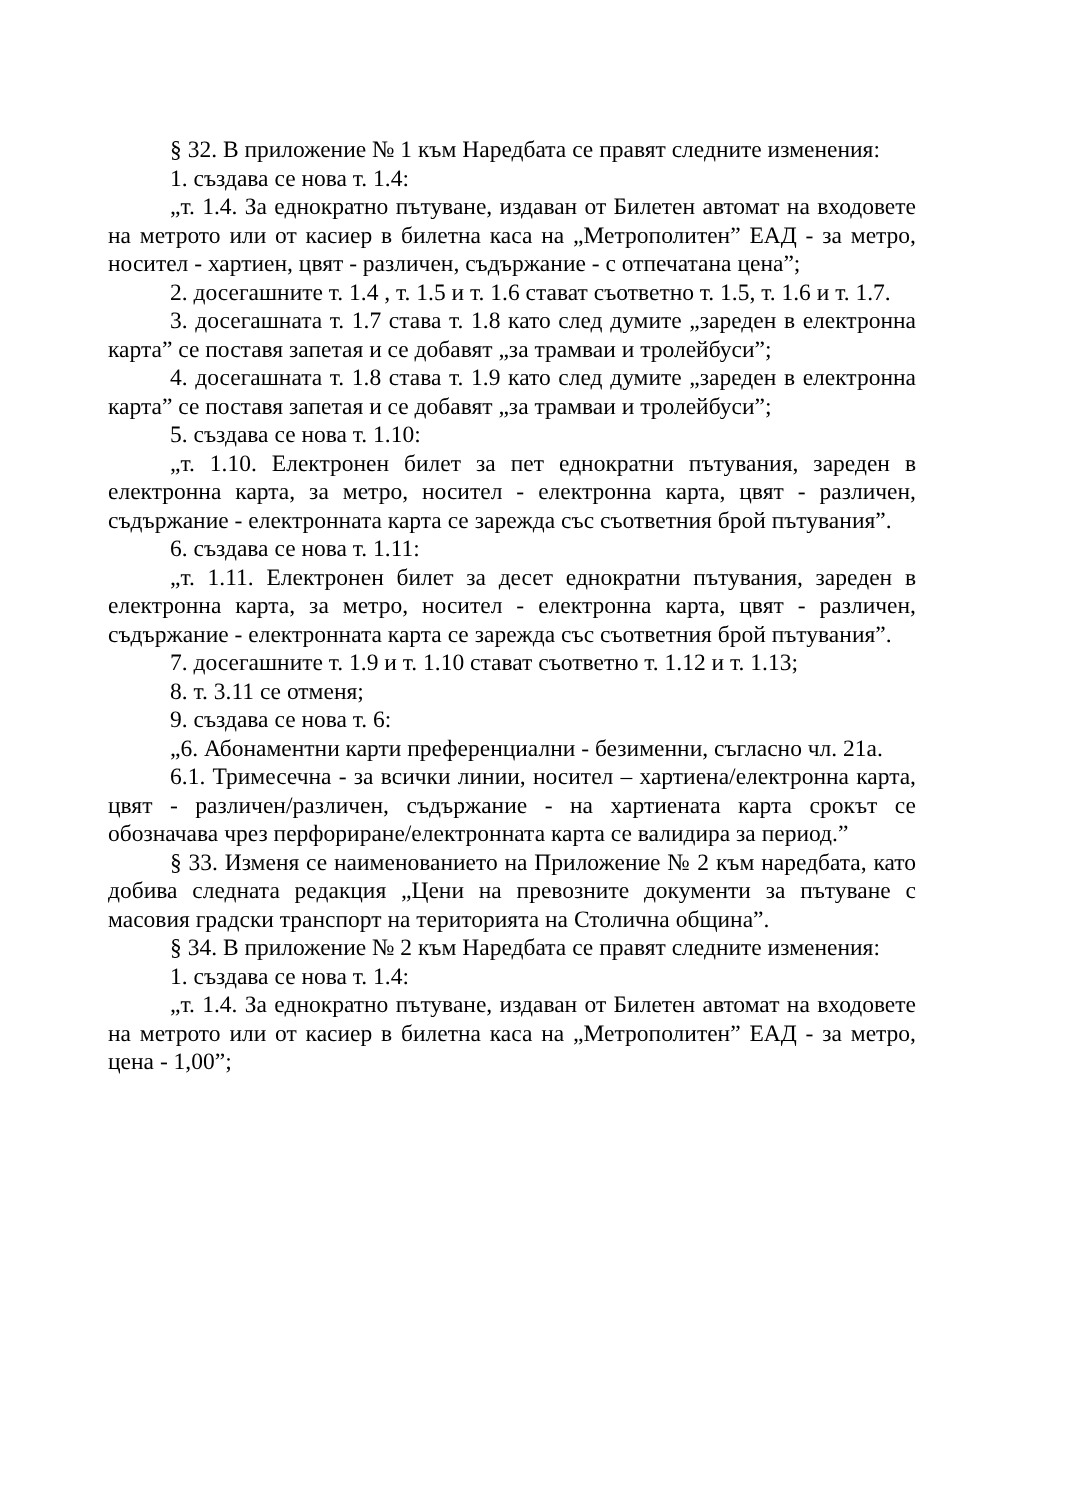§ 32. В приложение № 1 към Наредбата се правят следните изменения:
1. създава се нова т. 1.4:
„т. 1.4. За еднократно пътуване, издаван от Билетен автомат на входовете на метрото или от касиер в билетна каса на „Метрополитен” ЕАД - за метро, носител - хартиен, цвят - различен, съдържание - с отпечатана цена”;
2. досегашните т. 1.4 , т. 1.5 и т. 1.6 стават съответно т. 1.5, т. 1.6 и т. 1.7.
3. досегашната т. 1.7 става т. 1.8 като след думите „зареден в електронна карта” се поставя запетая и се добавят „за трамваи и тролейбуси”;
4. досегашната т. 1.8 става т. 1.9 като след думите „зареден в електронна карта” се поставя запетая и се добавят „за трамваи и тролейбуси”;
5. създава се нова т. 1.10:
„т. 1.10. Електронен билет за пет еднократни пътувания, зареден в електронна карта, за метро, носител - електронна карта, цвят - различен, съдържание - електронната карта се зарежда със съответния брой пътувания”.
6. създава се нова т. 1.11:
„т. 1.11. Електронен билет за десет еднократни пътувания, зареден в електронна карта, за метро, носител - електронна карта, цвят - различен, съдържание - електронната карта се зарежда със съответния брой пътувания”.
7. досегашните т. 1.9 и т. 1.10 стават съответно т. 1.12 и т. 1.13;
8. т. 3.11 се отменя;
9. създава се нова т. 6:
„6. Абонаментни карти преференциални - безименни, съгласно чл. 21а.
6.1. Тримесечна - за всички линии, носител – хартиена/електронна карта, цвят - различен/различен, съдържание - на хартиената карта срокът се обозначава чрез перфориране/електронната карта се валидира за период.”
§ 33. Изменя се наименованието на Приложение № 2 към наредбата, като добива следната редакция „Цени на превозните документи за пътуване с масовия градски транспорт на територията на Столична община”.
§ 34. В приложение № 2 към Наредбата се правят следните изменения:
1. създава се нова т. 1.4:
„т. 1.4. За еднократно пътуване, издаван от Билетен автомат на входовете на метрото или от касиер в билетна каса на „Метрополитен” ЕАД - за метро, цена - 1,00”;